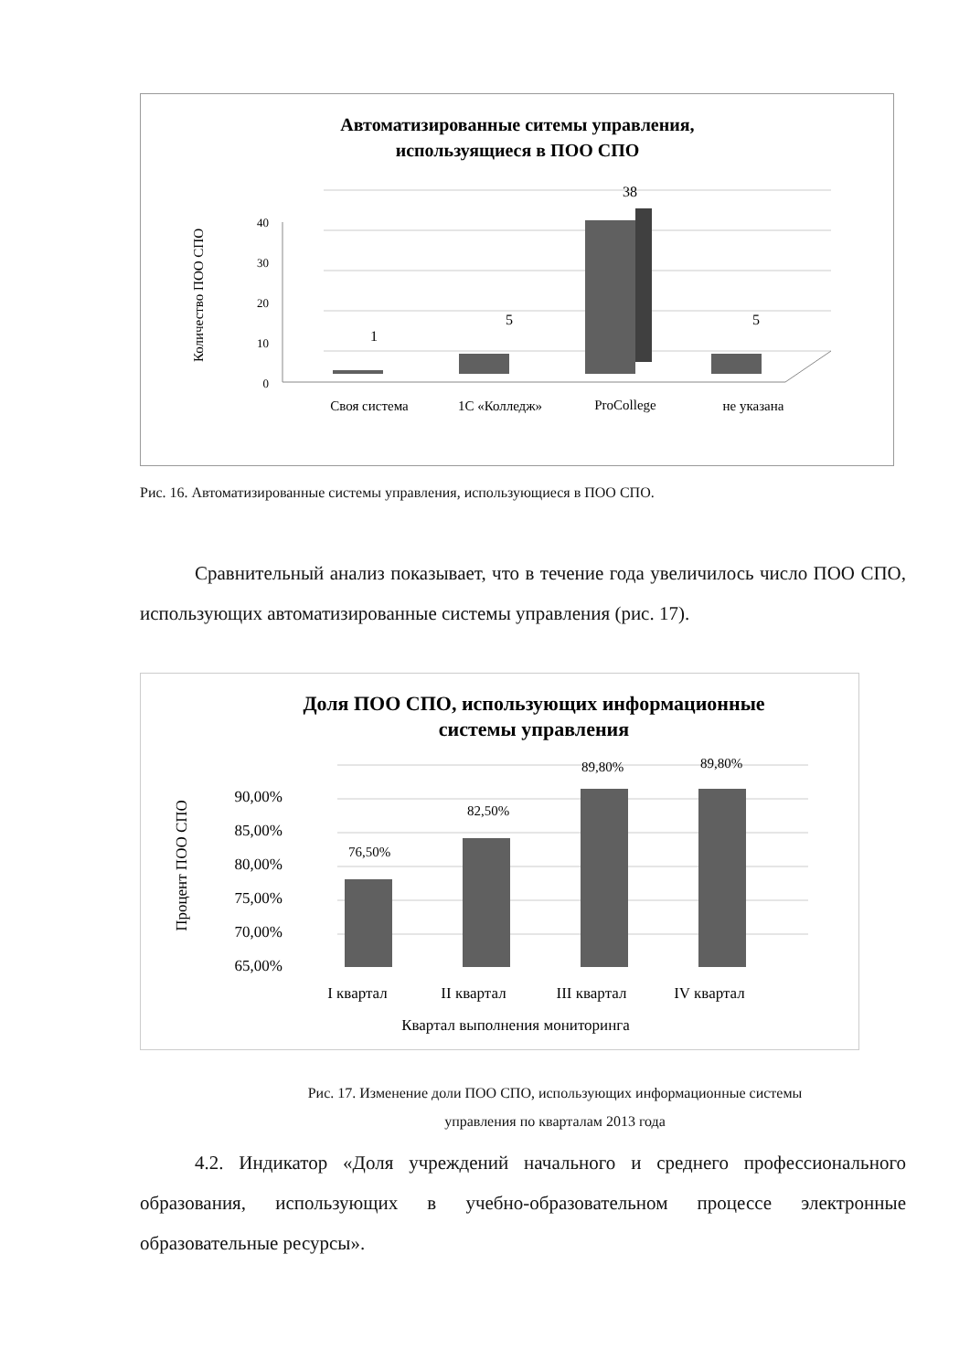Автоматизированные ситемы управления,
используящиеся в ПОО СПО
40
30
20
10
0
Количество ПОО СПО
1
5
38
5
Своя система
1С «Колледж»
ProCollege
не указана
Рис. 16. Автоматизированные системы управления, использующиеся в ПОО СПО.
Сравнительный анализ показывает, что в течение года увеличилось число ПОО СПО, использующих автоматизированные системы управления (рис. 17).
Доля ПОО СПО, использующих информационные
системы управления
90,00%
85,00%
80,00%
75,00%
70,00%
65,00%
Процент ПОО СПО
76,50%
82,50%
89,80%
89,80%
I квартал
II квартал
III квартал
IV квартал
Квартал выполнения мониторинга
Рис. 17. Изменение доли ПОО СПО, использующих информационные системы
управления по кварталам 2013 года
4.2. Индикатор «Доля учреждений начального и среднего профессионального образования, использующих в учебно-образовательном процессе электронные образовательные ресурсы».